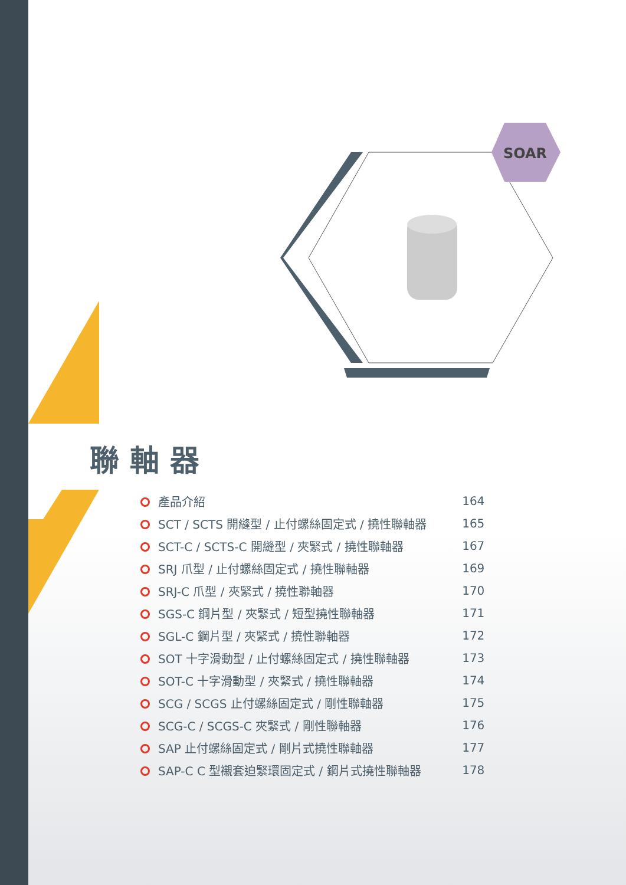SOAR
聯軸器
| 產品介紹 | 164 |
| SCT / SCTS 開縫型 / 止付螺絲固定式 / 撓性聯軸器 | 165 |
| SCT-C / SCTS-C 開縫型 / 夾緊式 / 撓性聯軸器 | 167 |
| SRJ 爪型 / 止付螺絲固定式 / 撓性聯軸器 | 169 |
| SRJ-C 爪型 / 夾緊式 / 撓性聯軸器 | 170 |
| SGS-C 鋼片型 / 夾緊式 / 短型撓性聯軸器 | 171 |
| SGL-C 鋼片型 / 夾緊式 / 撓性聯軸器 | 172 |
| SOT 十字滑動型 / 止付螺絲固定式 / 撓性聯軸器 | 173 |
| SOT-C 十字滑動型 / 夾緊式 / 撓性聯軸器 | 174 |
| SCG / SCGS 止付螺絲固定式 / 剛性聯軸器 | 175 |
| SCG-C / SCGS-C 夾緊式 / 剛性聯軸器 | 176 |
| SAP 止付螺絲固定式 / 剛片式撓性聯軸器 | 177 |
| SAP-C C 型襯套迫緊環固定式 / 鋼片式撓性聯軸器 | 178 |